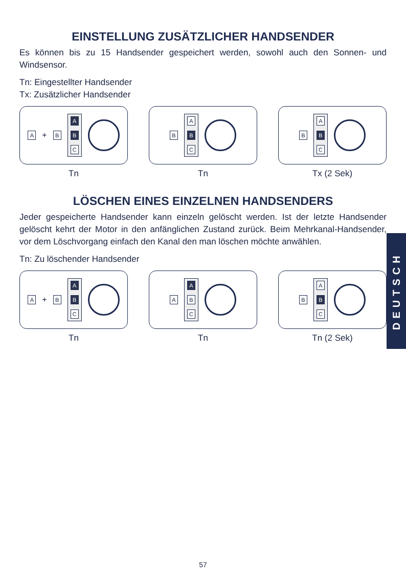EINSTELLUNG ZUSÄTZLICHER HANDSENDER
Es können bis zu 15 Handsender gespeichert werden, sowohl auch den Sonnen- und Windsensor.
Tn: Eingestellter Handsender
Tx: Zusätzlicher Handsender
A + B
A
B
C
Tn
B
A
B
C
Tn
B
A
B
C
Tx (2 Sek)
LÖSCHEN EINES EINZELNEN HANDSENDERS
Jeder gespeicherte Handsender kann einzeln gelöscht werden. Ist der letzte Handsender gelöscht kehrt der Motor in den anfänglichen Zustand zurück. Beim Mehrkanal-Handsender, vor dem Löschvorgang einfach den Kanal den man löschen möchte anwählen.
Tn: Zu löschender Handsender
A + B
A
B
C
Tn
A
A
B
C
Tn
B
A
B
C
Tn (2 Sek)
DEUTSCH
57